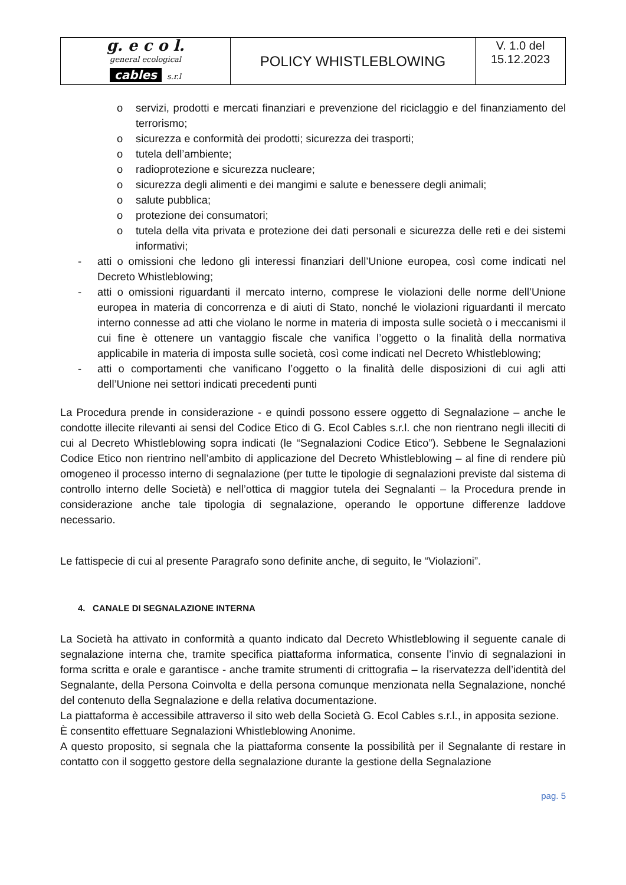| g. e c o l. general ecological cables s.r.l | POLICY WHISTLEBLOWING | V. 1.0 del 15.12.2023 |
o servizi, prodotti e mercati finanziari e prevenzione del riciclaggio e del finanziamento del terrorismo;
o sicurezza e conformità dei prodotti; sicurezza dei trasporti;
o tutela dell’ambiente;
o radioprotezione e sicurezza nucleare;
o sicurezza degli alimenti e dei mangimi e salute e benessere degli animali;
o salute pubblica;
o protezione dei consumatori;
o tutela della vita privata e protezione dei dati personali e sicurezza delle reti e dei sistemi informativi;
- atti o omissioni che ledono gli interessi finanziari dell’Unione europea, così come indicati nel Decreto Whistleblowing;
- atti o omissioni riguardanti il mercato interno, comprese le violazioni delle norme dell’Unione europea in materia di concorrenza e di aiuti di Stato, nonché le violazioni riguardanti il mercato interno connesse ad atti che violano le norme in materia di imposta sulle società o i meccanismi il cui fine è ottenere un vantaggio fiscale che vanifica l’oggetto o la finalità della normativa applicabile in materia di imposta sulle società, così come indicati nel Decreto Whistleblowing;
- atti o comportamenti che vanificano l’oggetto o la finalità delle disposizioni di cui agli atti dell’Unione nei settori indicati precedenti punti
La Procedura prende in considerazione - e quindi possono essere oggetto di Segnalazione – anche le condotte illecite rilevanti ai sensi del Codice Etico di G. Ecol Cables s.r.l. che non rientrano negli illeciti di cui al Decreto Whistleblowing sopra indicati (le “Segnalazioni Codice Etico”). Sebbene le Segnalazioni Codice Etico non rientrino nell’ambito di applicazione del Decreto Whistleblowing – al fine di rendere più omogeneo il processo interno di segnalazione (per tutte le tipologie di segnalazioni previste dal sistema di controllo interno delle Società) e nell’ottica di maggior tutela dei Segnalanti – la Procedura prende in considerazione anche tale tipologia di segnalazione, operando le opportune differenze laddove necessario.
Le fattispecie di cui al presente Paragrafo sono definite anche, di seguito, le “Violazioni”.
4. CANALE DI SEGNALAZIONE INTERNA
La Società ha attivato in conformità a quanto indicato dal Decreto Whistleblowing il seguente canale di segnalazione interna che, tramite specifica piattaforma informatica, consente l’invio di segnalazioni in forma scritta e orale e garantisce - anche tramite strumenti di crittografia – la riservatezza dell’identità del Segnalante, della Persona Coinvolta e della persona comunque menzionata nella Segnalazione, nonché del contenuto della Segnalazione e della relativa documentazione.
La piattaforma è accessibile attraverso il sito web della Società G. Ecol Cables s.r.l., in apposita sezione.
È consentito effettuare Segnalazioni Whistleblowing Anonime.
A questo proposito, si segnala che la piattaforma consente la possibilità per il Segnalante di restare in contatto con il soggetto gestore della segnalazione durante la gestione della Segnalazione
pag. 5